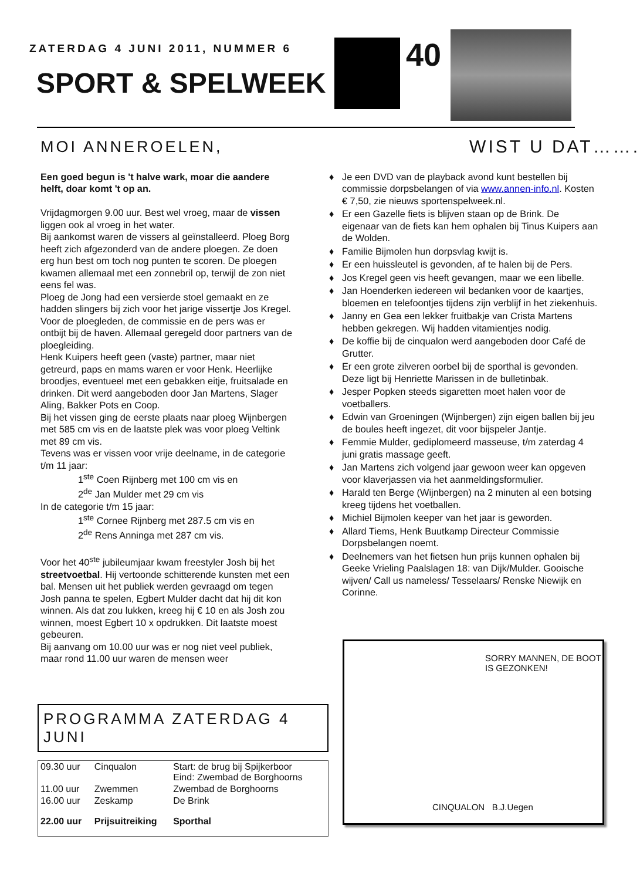ZATERDAG 4 JUNI 2011, NUMMER 6
SPORT & SPELWEEK
40
MOI ANNEROELEN,
Een goed begun is 't halve wark, moar die aandere helft, doar komt 't op an.
Vrijdagmorgen 9.00 uur. Best wel vroeg, maar de vissen liggen ook al vroeg in het water.
Bij aankomst waren de vissers al geïnstalleerd. Ploeg Borg heeft zich afgezonderd van de andere ploegen. Ze doen erg hun best om toch nog punten te scoren. De ploegen kwamen allemaal met een zonnebril op, terwijl de zon niet eens fel was.
Ploeg de Jong had een versierde stoel gemaakt en ze hadden slingers bij zich voor het jarige vissertje Jos Kregel.
Voor de ploegleden, de commissie en de pers was er ontbijt bij de haven. Allemaal geregeld door partners van de ploegleiding.
Henk Kuipers heeft geen (vaste) partner, maar niet getreurd, paps en mams waren er voor Henk. Heerlijke broodjes, eventueel met een gebakken eitje, fruitsalade en drinken. Dit werd aangeboden door Jan Martens, Slager Aling, Bakker Pots en Coop.
Bij het vissen ging de eerste plaats naar ploeg Wijnbergen met 585 cm vis en de laatste plek was voor ploeg Veltink met 89 cm vis.
Tevens was er vissen voor vrije deelname, in de categorie t/m 11 jaar:
1<sup>ste</sup> Coen Rijnberg met 100 cm vis en
2<sup>de</sup> Jan Mulder met 29 cm vis
In de categorie t/m 15 jaar:
1<sup>ste</sup> Cornee Rijnberg met 287.5 cm vis en
2<sup>de</sup> Rens Anninga met 287 cm vis.
Voor het 40<sup>ste</sup> jubileumjaar kwam freestyler Josh bij het streetvoetbal. Hij vertoonde schitterende kunsten met een bal. Mensen uit het publiek werden gevraagd om tegen Josh panna te spelen, Egbert Mulder dacht dat hij dit kon winnen. Als dat zou lukken, kreeg hij € 10 en als Josh zou winnen, moest Egbert 10 x opdrukken. Dit laatste moest gebeuren.
Bij aanvang om 10.00 uur was er nog niet veel publiek, maar rond 11.00 uur waren de mensen weer
WIST U DAT…….
♦ Je een DVD van de playback avond kunt bestellen bij commissie dorpsbelangen of via www.annen-info.nl. Kosten € 7,50, zie nieuws sportenspelweek.nl.
♦ Er een Gazelle fiets is blijven staan op de Brink. De eigenaar van de fiets kan hem ophalen bij Tinus Kuipers aan de Wolden.
♦ Familie Bijmolen hun dorpsvlag kwijt is.
♦ Er een huissleutel is gevonden, af te halen bij de Pers.
♦ Jos Kregel geen vis heeft gevangen, maar we een libelle.
♦ Jan Hoenderken iedereen wil bedanken voor de kaartjes, bloemen en telefoontjes tijdens zijn verblijf in het ziekenhuis.
♦ Janny en Gea een lekker fruitbakje van Crista Martens hebben gekregen. Wij hadden vitamientjes nodig.
♦ De koffie bij de cinqualon werd aangeboden door Café de Grutter.
♦ Er een grote zilveren oorbel bij de sporthal is gevonden. Deze ligt bij Henriette Marissen in de bulletinbak.
♦ Jesper Popken steeds sigaretten moet halen voor de voetballers.
♦ Edwin van Groeningen (Wijnbergen) zijn eigen ballen bij jeu de boules heeft ingezet, dit voor bijspeler Jantje.
♦ Femmie Mulder, gediplomeerd masseuse, t/m zaterdag 4 juni gratis massage geeft.
♦ Jan Martens zich volgend jaar gewoon weer kan opgeven voor klaverjassen via het aanmeldingsformulier.
♦ Harald ten Berge (Wijnbergen) na 2 minuten al een botsing kreeg tijdens het voetballen.
♦ Michiel Bijmolen keeper van het jaar is geworden.
♦ Allard Tiems, Henk Buutkamp Directeur Commissie Dorpsbelangen noemt.
♦ Deelnemers van het fietsen hun prijs kunnen ophalen bij Geeke Vrieling Paalslagen 18: van Dijk/Mulder. Gooische wijven/ Call us nameless/ Tesselaars/ Renske Niewijk en Corinne.
PROGRAMMA ZATERDAG 4 JUNI
| 09.30 uur | Cinqualon | Start: de brug bij Spijkerboor Eind: Zwembad de Borghoorns |
| 11.00 uur | Zwemmen | Zwembad de Borghoorns |
| 16.00 uur | Zeskamp | De Brink |
| 22.00 uur | Prijsuitreiking | Sporthal |
SORRY MANNEN, DE BOOT IS GEZONKEN!
CINQUALON B.J.Uegen